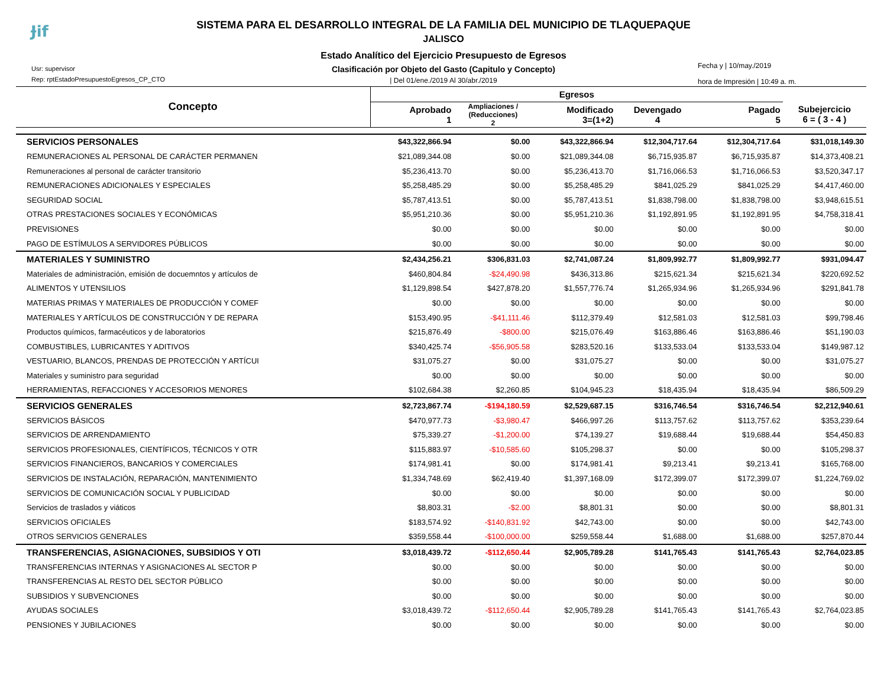Ɉif
SISTEMA PARA EL DESARROLLO INTEGRAL DE LA FAMILIA DEL MUNICIPIO DE TLAQUEPAQUE
JALISCO
Estado Analítico del Ejercicio Presupuesto de Egresos
Clasificación por Objeto del Gasto (Capitulo y Concepto)
| Del 01/ene./2019 Al 30/abr./2019
Usr: supervisor
Rep: rptEstadoPresupuestoEgresos_CP_CTO
Fecha y | 10/may./2019
hora de Impresión | 10:49 a. m.
| Concepto | Egresos | | | | | |
| --- | --- | --- | --- | --- | --- | --- |
| | Aprobado 1 | Ampliaciones / (Reducciones) 2 | Modificado 3=(1+2) | Devengado 4 | Pagado 5 | Subejercicio 6 = ( 3 - 4 ) |
| SERVICIOS PERSONALES | $43,322,866.94 | $0.00 | $43,322,866.94 | $12,304,717.64 | $12,304,717.64 | $31,018,149.30 |
| REMUNERACIONES AL PERSONAL DE CARÁCTER PERMANEN | $21,089,344.08 | $0.00 | $21,089,344.08 | $6,715,935.87 | $6,715,935.87 | $14,373,408.21 |
| Remuneraciones al personal de carácter transitorio | $5,236,413.70 | $0.00 | $5,236,413.70 | $1,716,066.53 | $1,716,066.53 | $3,520,347.17 |
| REMUNERACIONES ADICIONALES Y ESPECIALES | $5,258,485.29 | $0.00 | $5,258,485.29 | $841,025.29 | $841,025.29 | $4,417,460.00 |
| SEGURIDAD SOCIAL | $5,787,413.51 | $0.00 | $5,787,413.51 | $1,838,798.00 | $1,838,798.00 | $3,948,615.51 |
| OTRAS PRESTACIONES SOCIALES Y ECONÓMICAS | $5,951,210.36 | $0.00 | $5,951,210.36 | $1,192,891.95 | $1,192,891.95 | $4,758,318.41 |
| PREVISIONES | $0.00 | $0.00 | $0.00 | $0.00 | $0.00 | $0.00 |
| PAGO DE ESTÍMULOS A SERVIDORES PÚBLICOS | $0.00 | $0.00 | $0.00 | $0.00 | $0.00 | $0.00 |
| MATERIALES Y SUMINISTRO | $2,434,256.21 | $306,831.03 | $2,741,087.24 | $1,809,992.77 | $1,809,992.77 | $931,094.47 |
| Materiales de administración, emisión de docuemntos y artículos de | $460,804.84 | -$24,490.98 | $436,313.86 | $215,621.34 | $215,621.34 | $220,692.52 |
| ALIMENTOS Y UTENSILIOS | $1,129,898.54 | $427,878.20 | $1,557,776.74 | $1,265,934.96 | $1,265,934.96 | $291,841.78 |
| MATERIAS PRIMAS Y MATERIALES DE PRODUCCIÓN Y COMEF | $0.00 | $0.00 | $0.00 | $0.00 | $0.00 | $0.00 |
| MATERIALES Y ARTÍCULOS DE CONSTRUCCIÓN Y DE REPARA | $153,490.95 | -$41,111.46 | $112,379.49 | $12,581.03 | $12,581.03 | $99,798.46 |
| Productos químicos, farmacéuticos y de laboratorios | $215,876.49 | -$800.00 | $215,076.49 | $163,886.46 | $163,886.46 | $51,190.03 |
| COMBUSTIBLES, LUBRICANTES Y ADITIVOS | $340,425.74 | -$56,905.58 | $283,520.16 | $133,533.04 | $133,533.04 | $149,987.12 |
| VESTUARIO, BLANCOS, PRENDAS DE PROTECCIÓN Y ARTÍCUI | $31,075.27 | $0.00 | $31,075.27 | $0.00 | $0.00 | $31,075.27 |
| Materiales y suministro para seguridad | $0.00 | $0.00 | $0.00 | $0.00 | $0.00 | $0.00 |
| HERRAMIENTAS, REFACCIONES Y ACCESORIOS MENORES | $102,684.38 | $2,260.85 | $104,945.23 | $18,435.94 | $18,435.94 | $86,509.29 |
| SERVICIOS GENERALES | $2,723,867.74 | -$194,180.59 | $2,529,687.15 | $316,746.54 | $316,746.54 | $2,212,940.61 |
| SERVICIOS BÁSICOS | $470,977.73 | -$3,980.47 | $466,997.26 | $113,757.62 | $113,757.62 | $353,239.64 |
| SERVICIOS DE ARRENDAMIENTO | $75,339.27 | -$1,200.00 | $74,139.27 | $19,688.44 | $19,688.44 | $54,450.83 |
| SERVICIOS PROFESIONALES, CIENTÍFICOS, TÉCNICOS Y OTR | $115,883.97 | -$10,585.60 | $105,298.37 | $0.00 | $0.00 | $105,298.37 |
| SERVICIOS FINANCIEROS, BANCARIOS Y COMERCIALES | $174,981.41 | $0.00 | $174,981.41 | $9,213.41 | $9,213.41 | $165,768.00 |
| SERVICIOS DE INSTALACIÓN, REPARACIÓN, MANTENIMIENTO | $1,334,748.69 | $62,419.40 | $1,397,168.09 | $172,399.07 | $172,399.07 | $1,224,769.02 |
| SERVICIOS DE COMUNICACIÓN SOCIAL Y PUBLICIDAD | $0.00 | $0.00 | $0.00 | $0.00 | $0.00 | $0.00 |
| Servicios de traslados y viáticos | $8,803.31 | -$2.00 | $8,801.31 | $0.00 | $0.00 | $8,801.31 |
| SERVICIOS OFICIALES | $183,574.92 | -$140,831.92 | $42,743.00 | $0.00 | $0.00 | $42,743.00 |
| OTROS SERVICIOS GENERALES | $359,558.44 | -$100,000.00 | $259,558.44 | $1,688.00 | $1,688.00 | $257,870.44 |
| TRANSFERENCIAS, ASIGNACIONES, SUBSIDIOS Y OTI | $3,018,439.72 | -$112,650.44 | $2,905,789.28 | $141,765.43 | $141,765.43 | $2,764,023.85 |
| TRANSFERENCIAS INTERNAS Y ASIGNACIONES AL SECTOR P | $0.00 | $0.00 | $0.00 | $0.00 | $0.00 | $0.00 |
| TRANSFERENCIAS AL RESTO DEL SECTOR PÚBLICO | $0.00 | $0.00 | $0.00 | $0.00 | $0.00 | $0.00 |
| SUBSIDIOS Y SUBVENCIONES | $0.00 | $0.00 | $0.00 | $0.00 | $0.00 | $0.00 |
| AYUDAS SOCIALES | $3,018,439.72 | -$112,650.44 | $2,905,789.28 | $141,765.43 | $141,765.43 | $2,764,023.85 |
| PENSIONES Y JUBILACIONES | $0.00 | $0.00 | $0.00 | $0.00 | $0.00 | $0.00 |